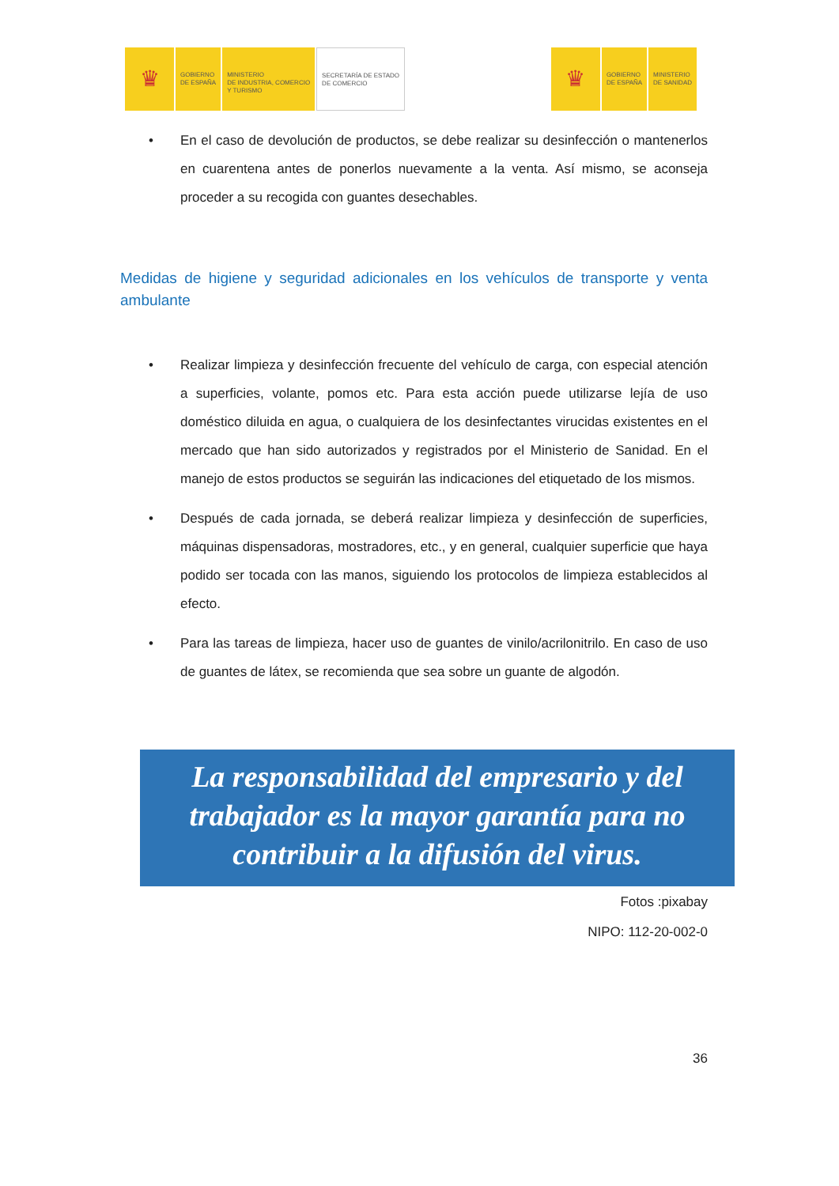♛
GOBIERNO
DE ESPAÑA
MINISTERIO
DE INDUSTRIA, COMERCIO
Y TURISMO
SECRETARÍA DE ESTADO
DE COMERCIO
♛
GOBIERNO
DE ESPAÑA
MINISTERIO
DE SANIDAD
• En el caso de devolución de productos, se debe realizar su desinfección o mantenerlos en cuarentena antes de ponerlos nuevamente a la venta. Así mismo, se aconseja proceder a su recogida con guantes desechables.
Medidas de higiene y seguridad adicionales en los vehículos de transporte y venta ambulante
• Realizar limpieza y desinfección frecuente del vehículo de carga, con especial atención a superficies, volante, pomos etc. Para esta acción puede utilizarse lejía de uso doméstico diluida en agua, o cualquiera de los desinfectantes virucidas existentes en el mercado que han sido autorizados y registrados por el Ministerio de Sanidad. En el manejo de estos productos se seguirán las indicaciones del etiquetado de los mismos.
• Después de cada jornada, se deberá realizar limpieza y desinfección de superficies, máquinas dispensadoras, mostradores, etc., y en general, cualquier superficie que haya podido ser tocada con las manos, siguiendo los protocolos de limpieza establecidos al efecto.
• Para las tareas de limpieza, hacer uso de guantes de vinilo/acrilonitrilo. En caso de uso de guantes de látex, se recomienda que sea sobre un guante de algodón.
La responsabilidad del empresario y del
trabajador es la mayor garantía para no
contribuir a la difusión del virus.
Fotos :pixabay
NIPO: 112-20-002-0
36